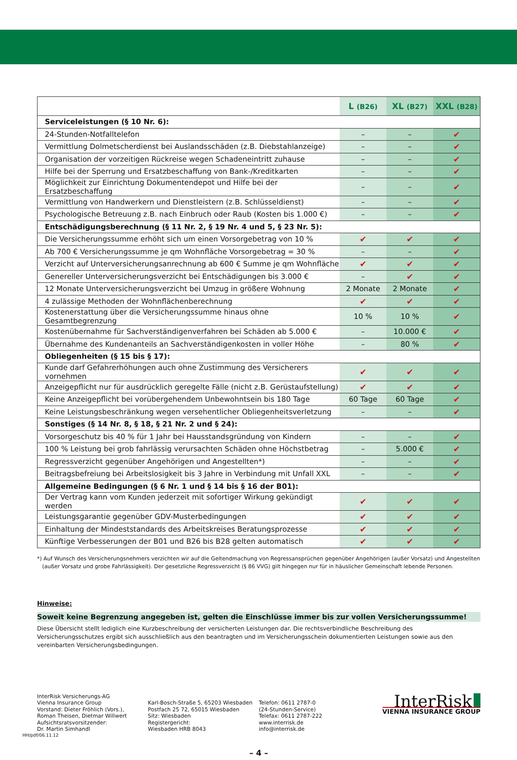| | L (B26) | XL (B27) | XXL (B28) |
| --- | --- | --- | --- |
| Serviceleistungen (§ 10 Nr. 6): | | | |
| 24-Stunden-Notfalltelefon | – | – | ✔ |
| Vermittlung Dolmetscherdienst bei Auslandsschäden (z.B. Diebstahlanzeige) | – | – | ✔ |
| Organisation der vorzeitigen Rückreise wegen Schadeneintritt zuhause | – | – | ✔ |
| Hilfe bei der Sperrung und Ersatzbeschaffung von Bank-/Kreditkarten | – | – | ✔ |
| Möglichkeit zur Einrichtung Dokumentendepot und Hilfe bei der Ersatzbeschaffung | – | – | ✔ |
| Vermittlung von Handwerkern und Dienstleistern (z.B. Schlüsseldienst) | – | – | ✔ |
| Psychologische Betreuung z.B. nach Einbruch oder Raub (Kosten bis 1.000 €) | – | – | ✔ |
| Entschädigungsberechnung (§ 11 Nr. 2, § 19 Nr. 4 und 5, § 23 Nr. 5): | | | |
| Die Versicherungssumme erhöht sich um einen Vorsorgebetrag von 10 % | ✔ | ✔ | ✔ |
| Ab 700 € Versicherungssumme je qm Wohnfläche Vorsorgebetrag = 30 % | – | – | ✔ |
| Verzicht auf Unterversicherungsanrechnung ab 600 € Summe je qm Wohnfläche | ✔ | ✔ | ✔ |
| Genereller Unterversicherungsverzicht bei Entschädigungen bis 3.000 € | – | ✔ | ✔ |
| 12 Monate Unterversicherungsverzicht bei Umzug in größere Wohnung | 2 Monate | 2 Monate | ✔ |
| 4 zulässige Methoden der Wohnflächenberechnung | ✔ | ✔ | ✔ |
| Kostenerstattung über die Versicherungssumme hinaus ohne Gesamtbegrenzung | 10 % | 10 % | ✔ |
| Kostenübernahme für Sachverständigenverfahren bei Schäden ab 5.000 € | – | 10.000 € | ✔ |
| Übernahme des Kundenanteils an Sachverständigenkosten in voller Höhe | – | 80 % | ✔ |
| Obliegenheiten (§ 15 bis § 17): | | | |
| Kunde darf Gefahrerhöhungen auch ohne Zustimmung des Versicherers vornehmen | ✔ | ✔ | ✔ |
| Anzeigepflicht nur für ausdrücklich geregelte Fälle (nicht z.B. Gerüstaufstellung) | ✔ | ✔ | ✔ |
| Keine Anzeigepflicht bei vorübergehendem Unbewohntsein bis 180 Tage | 60 Tage | 60 Tage | ✔ |
| Keine Leistungsbeschränkung wegen versehentlicher Obliegenheitsverletzung | – | – | ✔ |
| Sonstiges (§ 14 Nr. 8, § 18, § 21 Nr. 2 und § 24): | | | |
| Vorsorgeschutz bis 40 % für 1 Jahr bei Hausstandsgründung von Kindern | – | – | ✔ |
| 100 % Leistung bei grob fahrlässig verursachten Schäden ohne Höchstbetrag | – | 5.000 € | ✔ |
| Regressverzicht gegenüber Angehörigen und Angestellten*) | – | – | ✔ |
| Beitragsbefreiung bei Arbeitslosigkeit bis 3 Jahre in Verbindung mit Unfall XXL | – | – | ✔ |
| Allgemeine Bedingungen (§ 6 Nr. 1 und § 14 bis § 16 der B01): | | | |
| Der Vertrag kann vom Kunden jederzeit mit sofortiger Wirkung gekündigt werden | ✔ | ✔ | ✔ |
| Leistungsgarantie gegenüber GDV-Musterbedingungen | ✔ | ✔ | ✔ |
| Einhaltung der Mindeststandards des Arbeitskreises Beratungsprozesse | ✔ | ✔ | ✔ |
| Künftige Verbesserungen der B01 und B26 bis B28 gelten automatisch | ✔ | ✔ | ✔ |
*) Auf Wunsch des Versicherungsnehmers verzichten wir auf die Geltendmachung von Regressansprüchen gegenüber Angehörigen (außer Vorsatz) und Angestellten
(außer Vorsatz und grobe Fahrlässigkeit). Der gesetzliche Regressverzicht (§ 86 VVG) gilt hingegen nur für in häuslicher Gemeinschaft lebende Personen.
Hinweise:
Soweit keine Begrenzung angegeben ist, gelten die Einschlüsse immer bis zur vollen Versicherungssumme!
Diese Übersicht stellt lediglich eine Kurzbeschreibung der versicherten Leistungen dar. Die rechtsverbindliche Beschreibung des Versicherungsschutzes ergibt sich ausschließlich aus den beantragten und im Versicherungsschein dokumentierten Leistungen sowie aus den vereinbarten Versicherungsbedingungen.
InterRisk Versicherungs-AG
Vienna Insurance Group
Vorstand: Dieter Fröhlich (Vors.),
Roman Theisen, Dietmar Willwert
Aufsichtsratsvorsitzender:
Dr. Martin Simhandl
Karl-Bosch-Straße 5, 65203 Wiesbaden
Postfach 25 72, 65015 Wiesbaden
Sitz: Wiesbaden
Registergericht:
Wiesbaden HRB 8043
Telefon: 0611 2787-0
(24-Stunden-Service)
Telefax: 0611 2787-222
www.interrisk.de
info@interrisk.de
InterRisk
VIENNA INSURANCE GROUP
HH/pdf/06.11.12
– 4 –